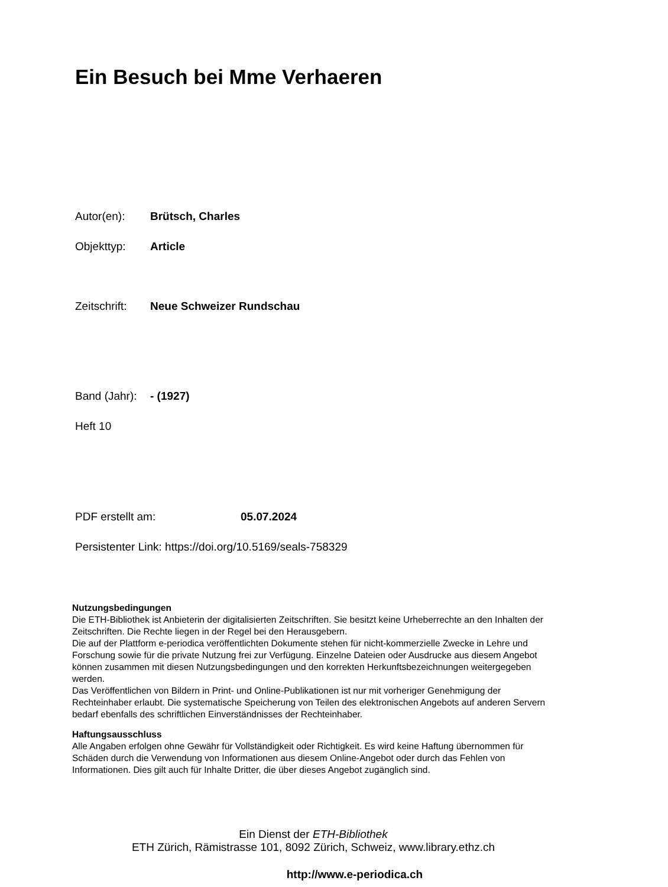Ein Besuch bei Mme Verhaeren
Autor(en): Brütsch, Charles
Objekttyp: Article
Zeitschrift: Neue Schweizer Rundschau
Band (Jahr): - (1927)
Heft 10
PDF erstellt am: 05.07.2024
Persistenter Link: https://doi.org/10.5169/seals-758329
Nutzungsbedingungen
Die ETH-Bibliothek ist Anbieterin der digitalisierten Zeitschriften. Sie besitzt keine Urheberrechte an den Inhalten der Zeitschriften. Die Rechte liegen in der Regel bei den Herausgebern.
Die auf der Plattform e-periodica veröffentlichten Dokumente stehen für nicht-kommerzielle Zwecke in Lehre und Forschung sowie für die private Nutzung frei zur Verfügung. Einzelne Dateien oder Ausdrucke aus diesem Angebot können zusammen mit diesen Nutzungsbedingungen und den korrekten Herkunftsbezeichnungen weitergegeben werden.
Das Veröffentlichen von Bildern in Print- und Online-Publikationen ist nur mit vorheriger Genehmigung der Rechteinhaber erlaubt. Die systematische Speicherung von Teilen des elektronischen Angebots auf anderen Servern bedarf ebenfalls des schriftlichen Einverständnisses der Rechteinhaber.
Haftungsausschluss
Alle Angaben erfolgen ohne Gewähr für Vollständigkeit oder Richtigkeit. Es wird keine Haftung übernommen für Schäden durch die Verwendung von Informationen aus diesem Online-Angebot oder durch das Fehlen von Informationen. Dies gilt auch für Inhalte Dritter, die über dieses Angebot zugänglich sind.
Ein Dienst der ETH-Bibliothek
ETH Zürich, Rämistrasse 101, 8092 Zürich, Schweiz, www.library.ethz.ch
http://www.e-periodica.ch